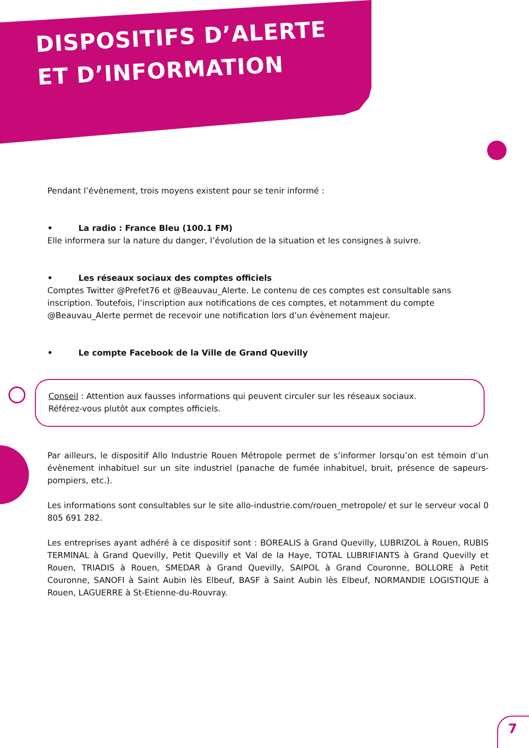DISPOSITIFS D’ALERTE
ET D’INFORMATION
Pendant l’évènement, trois moyens existent pour se tenir informé :
• La radio : France Bleu (100.1 FM)
Elle informera sur la nature du danger, l’évolution de la situation et les consignes à suivre.
• Les réseaux sociaux des comptes officiels
Comptes Twitter @Prefet76 et @Beauvau_Alerte. Le contenu de ces comptes est consultable sans inscription. Toutefois, l’inscription aux notifications de ces comptes, et notamment du compte @Beauvau_Alerte permet de recevoir une notification lors d’un évènement majeur.
• Le compte Facebook de la Ville de Grand Quevilly
Conseil : Attention aux fausses informations qui peuvent circuler sur les réseaux sociaux.
Référez-vous plutôt aux comptes officiels.
Par ailleurs, le dispositif Allo Industrie Rouen Métropole permet de s’informer lorsqu’on est témoin d’un évènement inhabituel sur un site industriel (panache de fumée inhabituel, bruit, présence de sapeurs-pompiers, etc.).
Les informations sont consultables sur le site allo-industrie.com/rouen_metropole/ et sur le serveur vocal 0 805 691 282.
Les entreprises ayant adhéré à ce dispositif sont : BOREALIS à Grand Quevilly, LUBRIZOL à Rouen, RUBIS TERMINAL à Grand Quevilly, Petit Quevilly et Val de la Haye, TOTAL LUBRIFIANTS à Grand Quevilly et Rouen, TRIADIS à Rouen, SMEDAR à Grand Quevilly, SAIPOL à Grand Couronne, BOLLORE à Petit Couronne, SANOFI à Saint Aubin lès Elbeuf, BASF à Saint Aubin lès Elbeuf, NORMANDIE LOGISTIQUE à Rouen, LAGUERRE à St-Etienne-du-Rouvray.
7